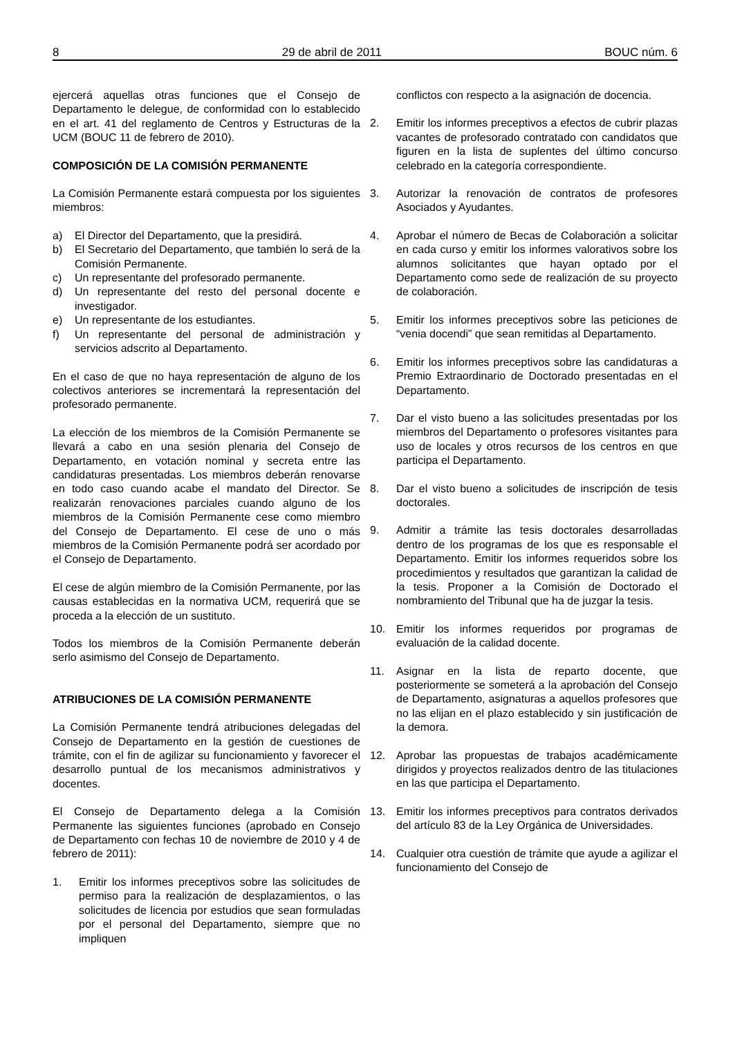8 29 de abril de 2011 BOUC núm. 6
ejercerá aquellas otras funciones que el Consejo de Departamento le delegue, de conformidad con lo establecido en el art. 41 del reglamento de Centros y Estructuras de la UCM (BOUC 11 de febrero de 2010).
COMPOSICIÓN DE LA COMISIÓN PERMANENTE
La Comisión Permanente estará compuesta por los siguientes miembros:
a) El Director del Departamento, que la presidirá.
b) El Secretario del Departamento, que también lo será de la Comisión Permanente.
c) Un representante del profesorado permanente.
d) Un representante del resto del personal docente e investigador.
e) Un representante de los estudiantes.
f) Un representante del personal de administración y servicios adscrito al Departamento.
En el caso de que no haya representación de alguno de los colectivos anteriores se incrementará la representación del profesorado permanente.
La elección de los miembros de la Comisión Permanente se llevará a cabo en una sesión plenaria del Consejo de Departamento, en votación nominal y secreta entre las candidaturas presentadas. Los miembros deberán renovarse en todo caso cuando acabe el mandato del Director. Se realizarán renovaciones parciales cuando alguno de los miembros de la Comisión Permanente cese como miembro del Consejo de Departamento. El cese de uno o más miembros de la Comisión Permanente podrá ser acordado por el Consejo de Departamento.
El cese de algún miembro de la Comisión Permanente, por las causas establecidas en la normativa UCM, requerirá que se proceda a la elección de un sustituto.
Todos los miembros de la Comisión Permanente deberán serlo asimismo del Consejo de Departamento.
ATRIBUCIONES DE LA COMISIÓN PERMANENTE
La Comisión Permanente tendrá atribuciones delegadas del Consejo de Departamento en la gestión de cuestiones de trámite, con el fin de agilizar su funcionamiento y favorecer el desarrollo puntual de los mecanismos administrativos y docentes.
El Consejo de Departamento delega a la Comisión Permanente las siguientes funciones (aprobado en Consejo de Departamento con fechas 10 de noviembre de 2010 y 4 de febrero de 2011):
1. Emitir los informes preceptivos sobre las solicitudes de permiso para la realización de desplazamientos, o las solicitudes de licencia por estudios que sean formuladas por el personal del Departamento, siempre que no impliquen
conflictos con respecto a la asignación de docencia.
2. Emitir los informes preceptivos a efectos de cubrir plazas vacantes de profesorado contratado con candidatos que figuren en la lista de suplentes del último concurso celebrado en la categoría correspondiente.
3. Autorizar la renovación de contratos de profesores Asociados y Ayudantes.
4. Aprobar el número de Becas de Colaboración a solicitar en cada curso y emitir los informes valorativos sobre los alumnos solicitantes que hayan optado por el Departamento como sede de realización de su proyecto de colaboración.
5. Emitir los informes preceptivos sobre las peticiones de “venia docendi” que sean remitidas al Departamento.
6. Emitir los informes preceptivos sobre las candidaturas a Premio Extraordinario de Doctorado presentadas en el Departamento.
7. Dar el visto bueno a las solicitudes presentadas por los miembros del Departamento o profesores visitantes para uso de locales y otros recursos de los centros en que participa el Departamento.
8. Dar el visto bueno a solicitudes de inscripción de tesis doctorales.
9. Admitir a trámite las tesis doctorales desarrolladas dentro de los programas de los que es responsable el Departamento. Emitir los informes requeridos sobre los procedimientos y resultados que garantizan la calidad de la tesis. Proponer a la Comisión de Doctorado el nombramiento del Tribunal que ha de juzgar la tesis.
10. Emitir los informes requeridos por programas de evaluación de la calidad docente.
11. Asignar en la lista de reparto docente, que posteriormente se someterá a la aprobación del Consejo de Departamento, asignaturas a aquellos profesores que no las elijan en el plazo establecido y sin justificación de la demora.
12. Aprobar las propuestas de trabajos académicamente dirigidos y proyectos realizados dentro de las titulaciones en las que participa el Departamento.
13. Emitir los informes preceptivos para contratos derivados del artículo 83 de la Ley Orgánica de Universidades.
14. Cualquier otra cuestión de trámite que ayude a agilizar el funcionamiento del Consejo de